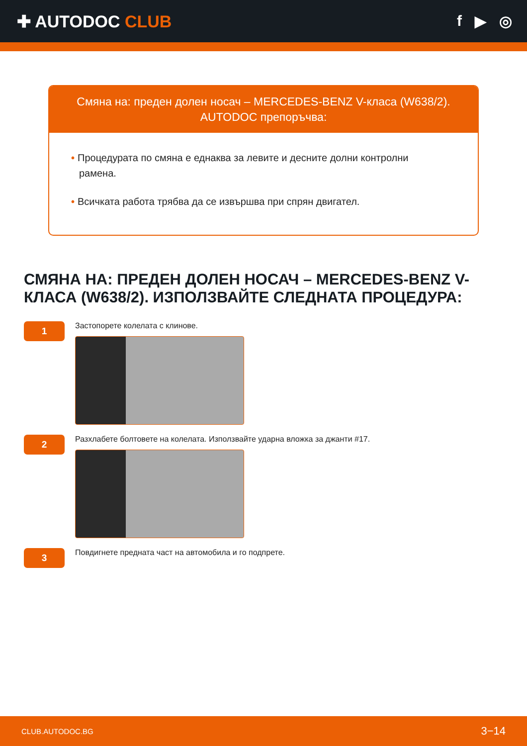✚ AUTODOC CLUB f ▶ ◎
Смяна на: преден долен носач – MERCEDES-BENZ V-класа (W638/2). AUTODOC препоръчва:
• Процедурата по смяна е еднаква за левите и десните долни контролни рамена.
• Всичката работа трябва да се извършва при спрян двигател.
СМЯНА НА: ПРЕДЕН ДОЛЕН НОСАЧ – MERCEDES-BENZ V-КЛАСА (W638/2). ИЗПОЛЗВАЙТЕ СЛЕДНАТА ПРОЦЕДУРА:
1
Застопорете колелата с клинове.
2
Разхлабете болтовете на колелата. Използвайте ударна вложка за джанти #17.
3
Повдигнете предната част на автомобила и го подпрете.
CLUB.AUTODOC.BG 3−14